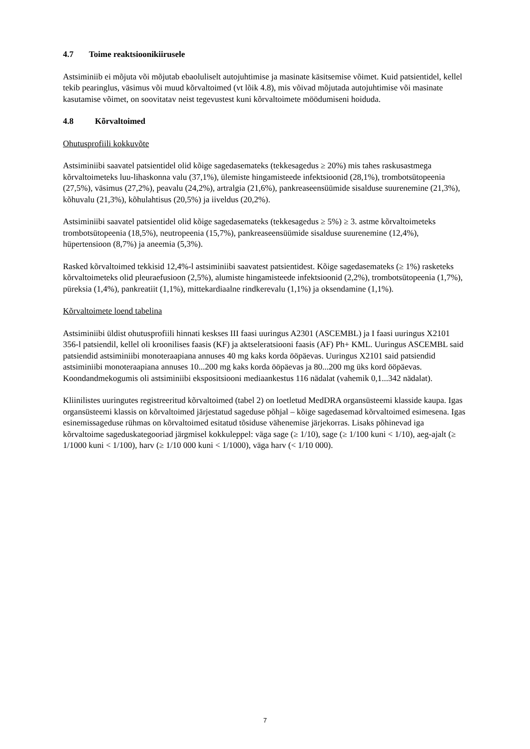4.7 Toime reaktsioonikiirusele
Astsiminiib ei mõjuta või mõjutab ebaoluliselt autojuhtimise ja masinate käsitsemise võimet. Kuid patsientidel, kellel tekib pearinglus, väsimus või muud kõrvaltoimed (vt lõik 4.8), mis võivad mõjutada autojuhtimise või masinate kasutamise võimet, on soovitatav neist tegevustest kuni kõrvaltoimete möödumiseni hoiduda.
4.8 Kõrvaltoimed
Ohutusprofiili kokkuvõte
Astsiminiibi saavatel patsientidel olid kõige sagedasemateks (tekkesagedus ≥ 20%) mis tahes raskusastmega kõrvaltoimeteks luu-lihaskonna valu (37,1%), ülemiste hingamisteede infektsioonid (28,1%), trombotsütopeenia (27,5%), väsimus (27,2%), peavalu (24,2%), artralgia (21,6%), pankreaseensüümide sisalduse suurenemine (21,3%), kõhuvalu (21,3%), kõhulahtisus (20,5%) ja iiveldus (20,2%).
Astsiminiibi saavatel patsientidel olid kõige sagedasemateks (tekkesagedus ≥ 5%) ≥ 3. astme kõrvaltoimeteks trombotsütopeenia (18,5%), neutropeenia (15,7%), pankreaseensüümide sisalduse suurenemine (12,4%), hüpertensioon (8,7%) ja aneemia (5,3%).
Rasked kõrvaltoimed tekkisid 12,4%-l astsiminiibi saavatest patsientidest. Kõige sagedasemateks (≥ 1%) rasketeks kõrvaltoimeteks olid pleuraefusioon (2,5%), alumiste hingamisteede infektsioonid (2,2%), trombotsütopeenia (1,7%), püreksia (1,4%), pankreatiit (1,1%), mittekardiaalne rindkerevalu (1,1%) ja oksendamine (1,1%).
Kõrvaltoimete loend tabelina
Astsiminiibi üldist ohutusprofiili hinnati keskses III faasi uuringus A2301 (ASCEMBL) ja I faasi uuringus X2101 356-l patsiendil, kellel oli kroonilises faasis (KF) ja aktseleratsiooni faasis (AF) Ph+ KML. Uuringus ASCEMBL said patsiendid astsiminiibi monoteraapiana annuses 40 mg kaks korda ööpäevas. Uuringus X2101 said patsiendid astsiminiibi monoteraapiana annuses 10...200 mg kaks korda ööpäevas ja 80...200 mg üks kord ööpäevas. Koondandmekogumis oli astsiminiibi ekspositsiooni mediaankestus 116 nädalat (vahemik 0,1...342 nädalat).
Kliinilistes uuringutes registreeritud kõrvaltoimed (tabel 2) on loetletud MedDRA organsüsteemi klasside kaupa. Igas organsüsteemi klassis on kõrvaltoimed järjestatud sageduse põhjal – kõige sagedasemad kõrvaltoimed esimesena. Igas esinemissageduse rühmas on kõrvaltoimed esitatud tõsiduse vähenemise järjekorras. Lisaks põhinevad iga kõrvaltoime sageduskategooriad järgmisel kokkuleppel: väga sage (≥ 1/10), sage (≥ 1/100 kuni < 1/10), aeg-ajalt (≥ 1/1000 kuni < 1/100), harv (≥ 1/10 000 kuni < 1/1000), väga harv (< 1/10 000).
7